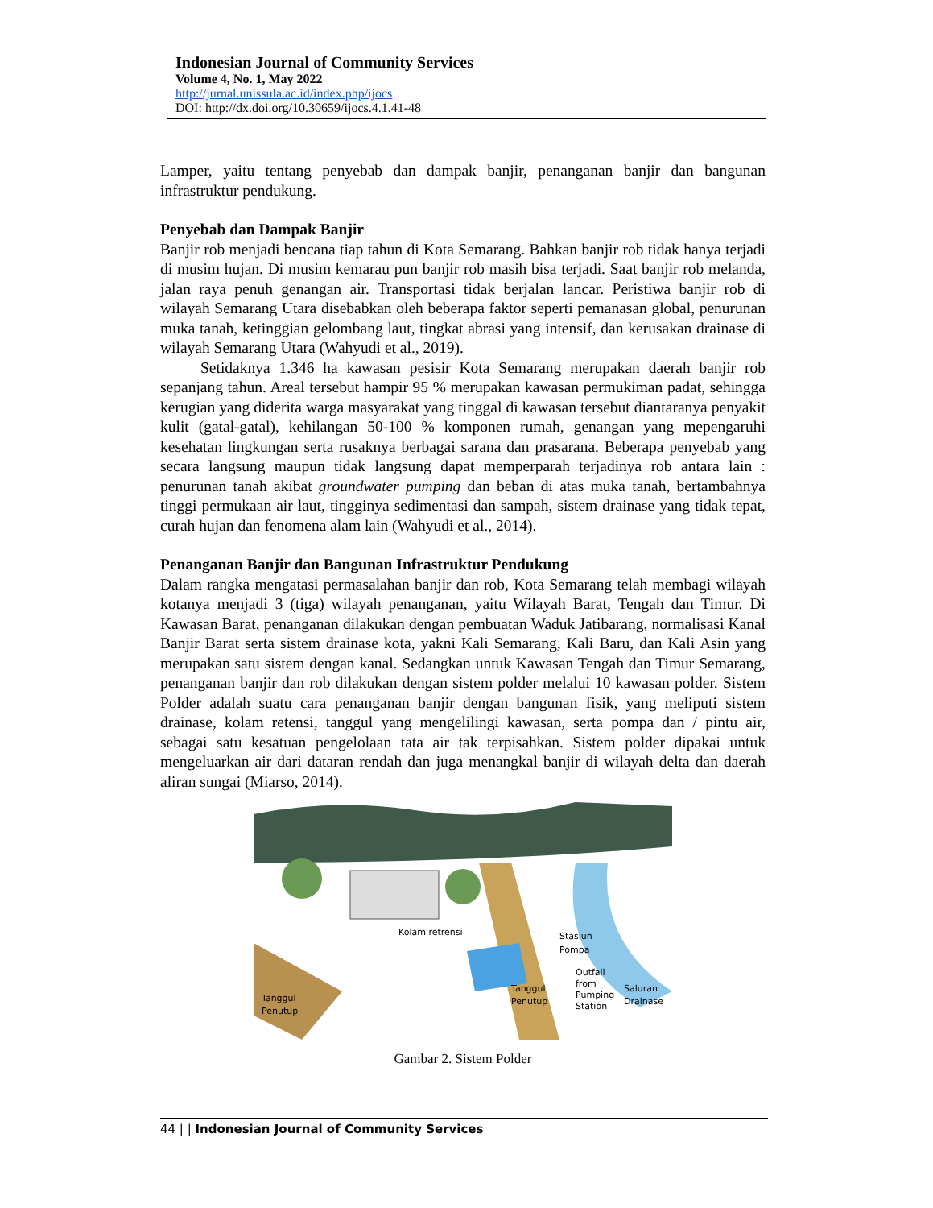Indonesian Journal of Community Services
Volume 4, No. 1, May 2022
http://jurnal.unissula.ac.id/index.php/ijocs
DOI: http://dx.doi.org/10.30659/ijocs.4.1.41-48
Lamper, yaitu tentang penyebab dan dampak banjir, penanganan banjir dan bangunan infrastruktur pendukung.
Penyebab dan Dampak Banjir
Banjir rob menjadi bencana tiap tahun di Kota Semarang. Bahkan banjir rob tidak hanya terjadi di musim hujan. Di musim kemarau pun banjir rob masih bisa terjadi. Saat banjir rob melanda, jalan raya penuh genangan air. Transportasi tidak berjalan lancar. Peristiwa banjir rob di wilayah Semarang Utara disebabkan oleh beberapa faktor seperti pemanasan global, penurunan muka tanah, ketinggian gelombang laut, tingkat abrasi yang intensif, dan kerusakan drainase di wilayah Semarang Utara (Wahyudi et al., 2019).
Setidaknya 1.346 ha kawasan pesisir Kota Semarang merupakan daerah banjir rob sepanjang tahun. Areal tersebut hampir 95 % merupakan kawasan permukiman padat, sehingga kerugian yang diderita warga masyarakat yang tinggal di kawasan tersebut diantaranya penyakit kulit (gatal-gatal), kehilangan 50-100 % komponen rumah, genangan yang mepengaruhi kesehatan lingkungan serta rusaknya berbagai sarana dan prasarana. Beberapa penyebab yang secara langsung maupun tidak langsung dapat memperparah terjadinya rob antara lain : penurunan tanah akibat groundwater pumping dan beban di atas muka tanah, bertambahnya tinggi permukaan air laut, tingginya sedimentasi dan sampah, sistem drainase yang tidak tepat, curah hujan dan fenomena alam lain (Wahyudi et al., 2014).
Penanganan Banjir dan Bangunan Infrastruktur Pendukung
Dalam rangka mengatasi permasalahan banjir dan rob, Kota Semarang telah membagi wilayah kotanya menjadi 3 (tiga) wilayah penanganan, yaitu Wilayah Barat, Tengah dan Timur. Di Kawasan Barat, penanganan dilakukan dengan pembuatan Waduk Jatibarang, normalisasi Kanal Banjir Barat serta sistem drainase kota, yakni Kali Semarang, Kali Baru, dan Kali Asin yang merupakan satu sistem dengan kanal. Sedangkan untuk Kawasan Tengah dan Timur Semarang, penanganan banjir dan rob dilakukan dengan sistem polder melalui 10 kawasan polder. Sistem Polder adalah suatu cara penanganan banjir dengan bangunan fisik, yang meliputi sistem drainase, kolam retensi, tanggul yang mengelilingi kawasan, serta pompa dan / pintu air, sebagai satu kesatuan pengelolaan tata air tak terpisahkan. Sistem polder dipakai untuk mengeluarkan air dari dataran rendah dan juga menangkal banjir di wilayah delta dan daerah aliran sungai (Miarso, 2014).
Kolam retrensi
Stasiun
Pompa
Tanggul
Penutup
Tanggul
Penutup
Outfall
from
Pumping
Station
Saluran
Drainase
Gambar 2. Sistem Polder
44 | | Indonesian Journal of Community Services